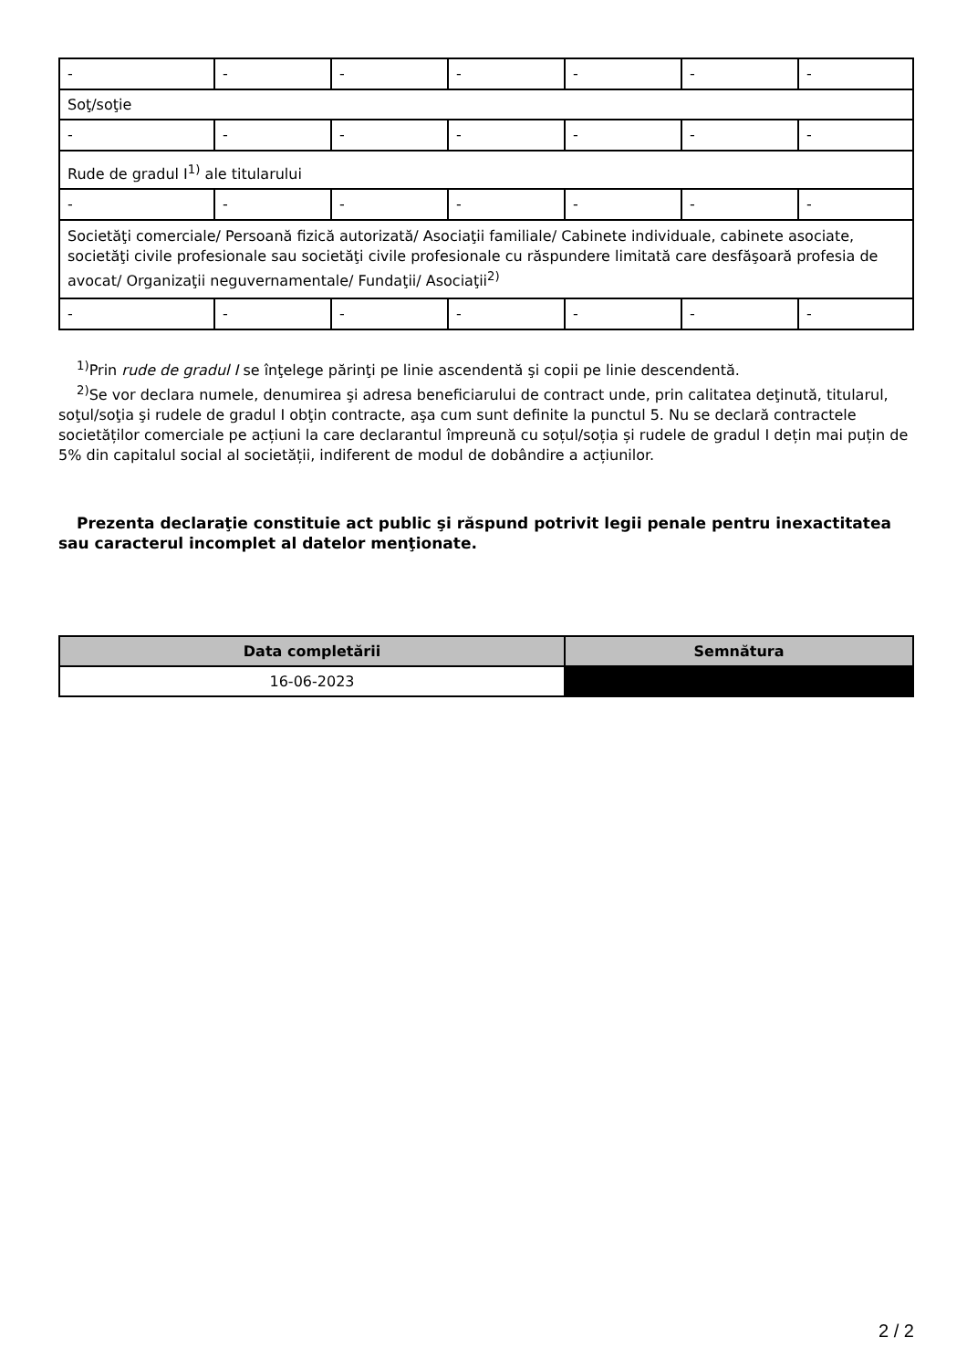| - | - | - | - | - | - | - |
| Soţ/soţie | | | | | | |
| - | - | - | - | - | - | - |
| Rude de gradul I<sup>1)</sup> ale titularului | | | | | | |
| - | - | - | - | - | - | - |
| Societăţi comerciale/ Persoană fizică autorizată/ Asociaţii familiale/ Cabinete individuale, cabinete asociate, societăţi civile profesionale sau societăţi civile profesionale cu răspundere limitată care desfăşoară profesia de avocat/ Organizaţii neguvernamentale/ Fundaţii/ Asociaţii<sup>2)</sup> | | | | | | |
| - | - | - | - | - | - | - |
<sup>1)</sup> Prin rude de gradul I se înţelege părinţi pe linie ascendentă şi copii pe linie descendentă.
<sup>2)</sup> Se vor declara numele, denumirea şi adresa beneficiarului de contract unde, prin calitatea deţinută, titularul, soţul/soţia şi rudele de gradul I obţin contracte, aşa cum sunt definite la punctul 5. Nu se declară contractele societăților comerciale pe acțiuni la care declarantul împreună cu soțul/soția și rudele de gradul I dețin mai puțin de 5% din capitalul social al societății, indiferent de modul de dobândire a acțiunilor.
Prezenta declaraţie constituie act public şi răspund potrivit legii penale pentru inexactitatea sau caracterul incomplet al datelor menţionate.
| Data completării | Semnătura |
| --- | --- |
| 16-06-2023 | |
2 / 2